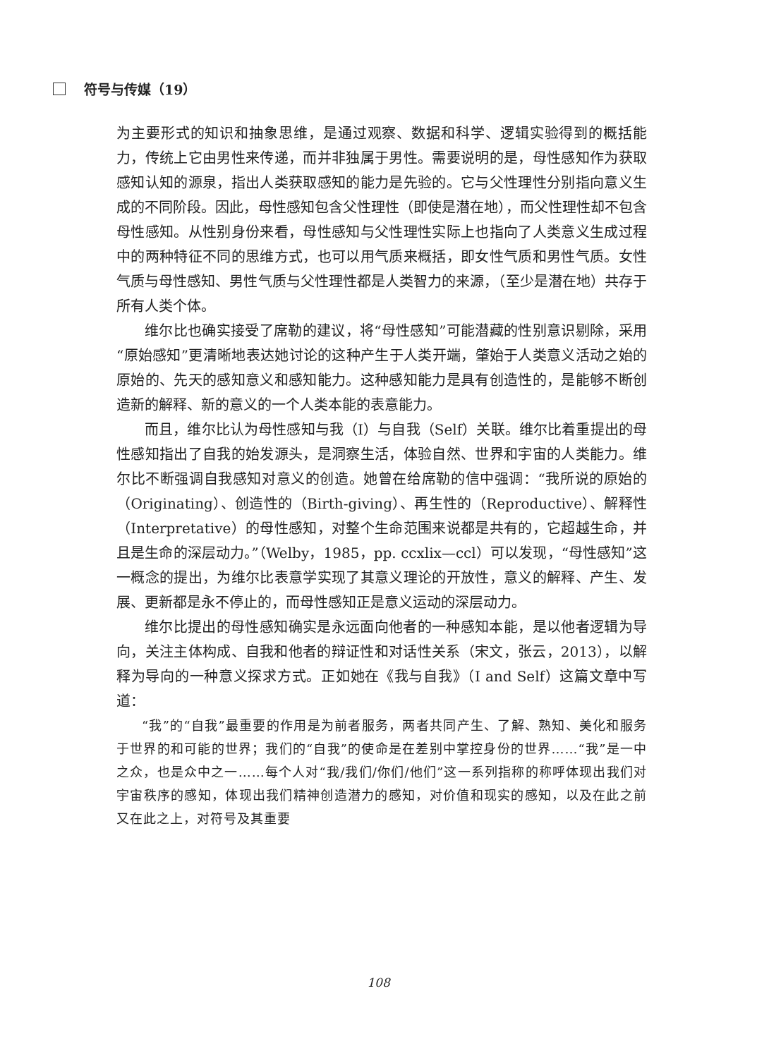符号与传媒（19）
为主要形式的知识和抽象思维，是通过观察、数据和科学、逻辑实验得到的概括能力，传统上它由男性来传递，而并非独属于男性。需要说明的是，母性感知作为获取感知认知的源泉，指出人类获取感知的能力是先验的。它与父性理性分别指向意义生成的不同阶段。因此，母性感知包含父性理性（即使是潜在地），而父性理性却不包含母性感知。从性别身份来看，母性感知与父性理性实际上也指向了人类意义生成过程中的两种特征不同的思维方式，也可以用气质来概括，即女性气质和男性气质。女性气质与母性感知、男性气质与父性理性都是人类智力的来源，（至少是潜在地）共存于所有人类个体。
维尔比也确实接受了席勒的建议，将“母性感知”可能潜藏的性别意识剔除，采用“原始感知”更清晰地表达她讨论的这种产生于人类开端，肇始于人类意义活动之始的原始的、先天的感知意义和感知能力。这种感知能力是具有创造性的，是能够不断创造新的解释、新的意义的一个人类本能的表意能力。
而且，维尔比认为母性感知与我（I）与自我（Self）关联。维尔比着重提出的母性感知指出了自我的始发源头，是洞察生活，体验自然、世界和宇宙的人类能力。维尔比不断强调自我感知对意义的创造。她曾在给席勒的信中强调：“我所说的原始的（Originating）、创造性的（Birth-giving）、再生性的（Reproductive）、解释性（Interpretative）的母性感知，对整个生命范围来说都是共有的，它超越生命，并且是生命的深层动力。”（Welby，1985，pp. ccxlix—ccl）可以发现，“母性感知”这一概念的提出，为维尔比表意学实现了其意义理论的开放性，意义的解释、产生、发展、更新都是永不停止的，而母性感知正是意义运动的深层动力。
维尔比提出的母性感知确实是永远面向他者的一种感知本能，是以他者逻辑为导向，关注主体构成、自我和他者的辩证性和对话性关系（宋文，张云，2013），以解释为导向的一种意义探求方式。正如她在《我与自我》（I and Self）这篇文章中写道：
“我”的“自我”最重要的作用是为前者服务，两者共同产生、了解、熟知、美化和服务于世界的和可能的世界；我们的“自我”的使命是在差别中掌控身份的世界……“我”是一中之众，也是众中之一……每个人对“我/我们/你们/他们”这一系列指称的称呼体现出我们对宇宙秩序的感知，体现出我们精神创造潜力的感知，对价值和现实的感知，以及在此之前又在此之上，对符号及其重要
108